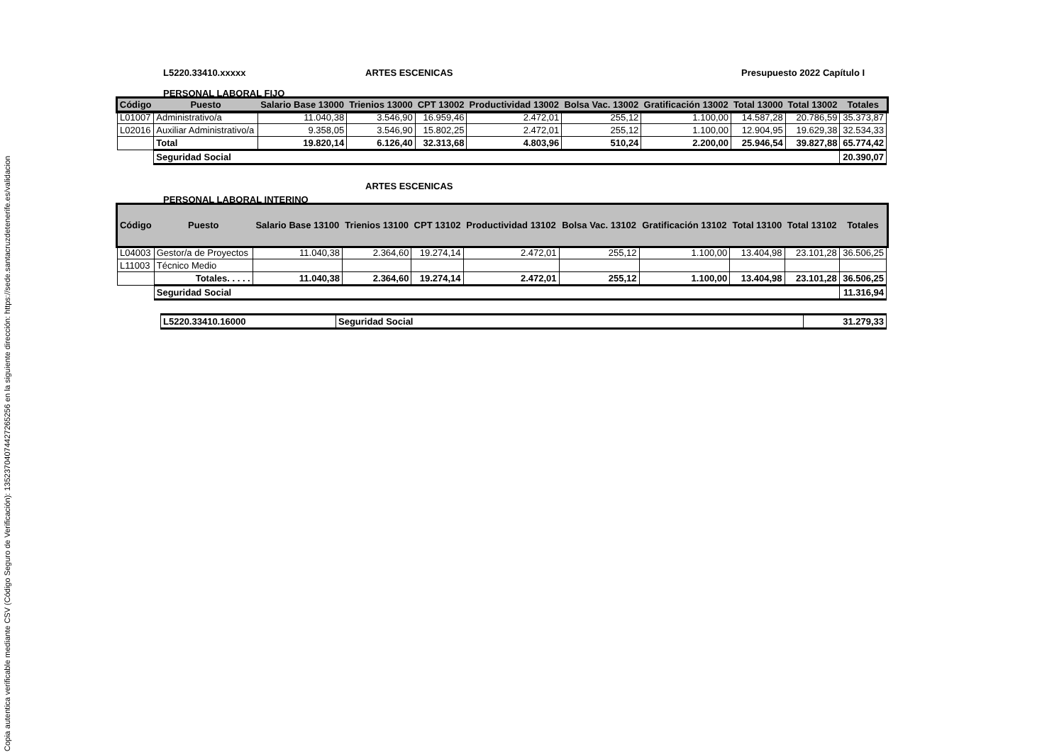Copia autentica verificable mediante CSV (Código Seguro de Verificación): 13523704074427265256 en la siguiente dirección: https://sede.santacruzdetenerife.es/validacion
L5220.33410.xxxxx ARTES ESCENICAS Presupuesto 2022 Capítulo I
PERSONAL LABORAL FIJO
| Código | Puesto | Salario Base 13000 | Trienios 13000 | CPT 13002 | Productividad 13002 | Bolsa Vac. 13002 | Gratificación 13002 | Total 13000 | Total 13002 | Totales |
| --- | --- | --- | --- | --- | --- | --- | --- | --- | --- | --- |
| L01007 | Administrativo/a | 11.040,38 | 3.546,90 | 16.959,46 | 2.472,01 | 255,12 | 1.100,00 | 14.587,28 | 20.786,59 | 35.373,87 |
| L02016 | Auxiliar Administrativo/a | 9.358,05 | 3.546,90 | 15.802,25 | 2.472,01 | 255,12 | 1.100,00 | 12.904,95 | 19.629,38 | 32.534,33 |
| | Total | 19.820,14 | 6.126,40 | 32.313,68 | 4.803,96 | 510,24 | 2.200,00 | 25.946,54 | 39.827,88 | 65.774,42 |
| | Seguridad Social | | | | | | | | | 20.390,07 |
ARTES ESCENICAS
PERSONAL LABORAL INTERINO
| Código | Puesto | Salario Base 13100 | Trienios 13100 | CPT 13102 | Productividad 13102 | Bolsa Vac. 13102 | Gratificación 13102 | Total 13100 | Total 13102 | Totales |
| --- | --- | --- | --- | --- | --- | --- | --- | --- | --- | --- |
| L04003 | Gestor/a de Proyectos | 11.040,38 | 2.364,60 | 19.274,14 | 2.472,01 | 255,12 | 1.100,00 | 13.404,98 | 23.101,28 | 36.506,25 |
| L11003 | Técnico Medio | | | | | | | | | |
| | Totales. . . . . | 11.040,38 | 2.364,60 | 19.274,14 | 2.472,01 | 255,12 | 1.100,00 | 13.404,98 | 23.101,28 | 36.506,25 |
| | Seguridad Social | | | | | | | | | 11.316,94 |
| L5220.33410.16000 | Seguridad Social | 31.279,33 |